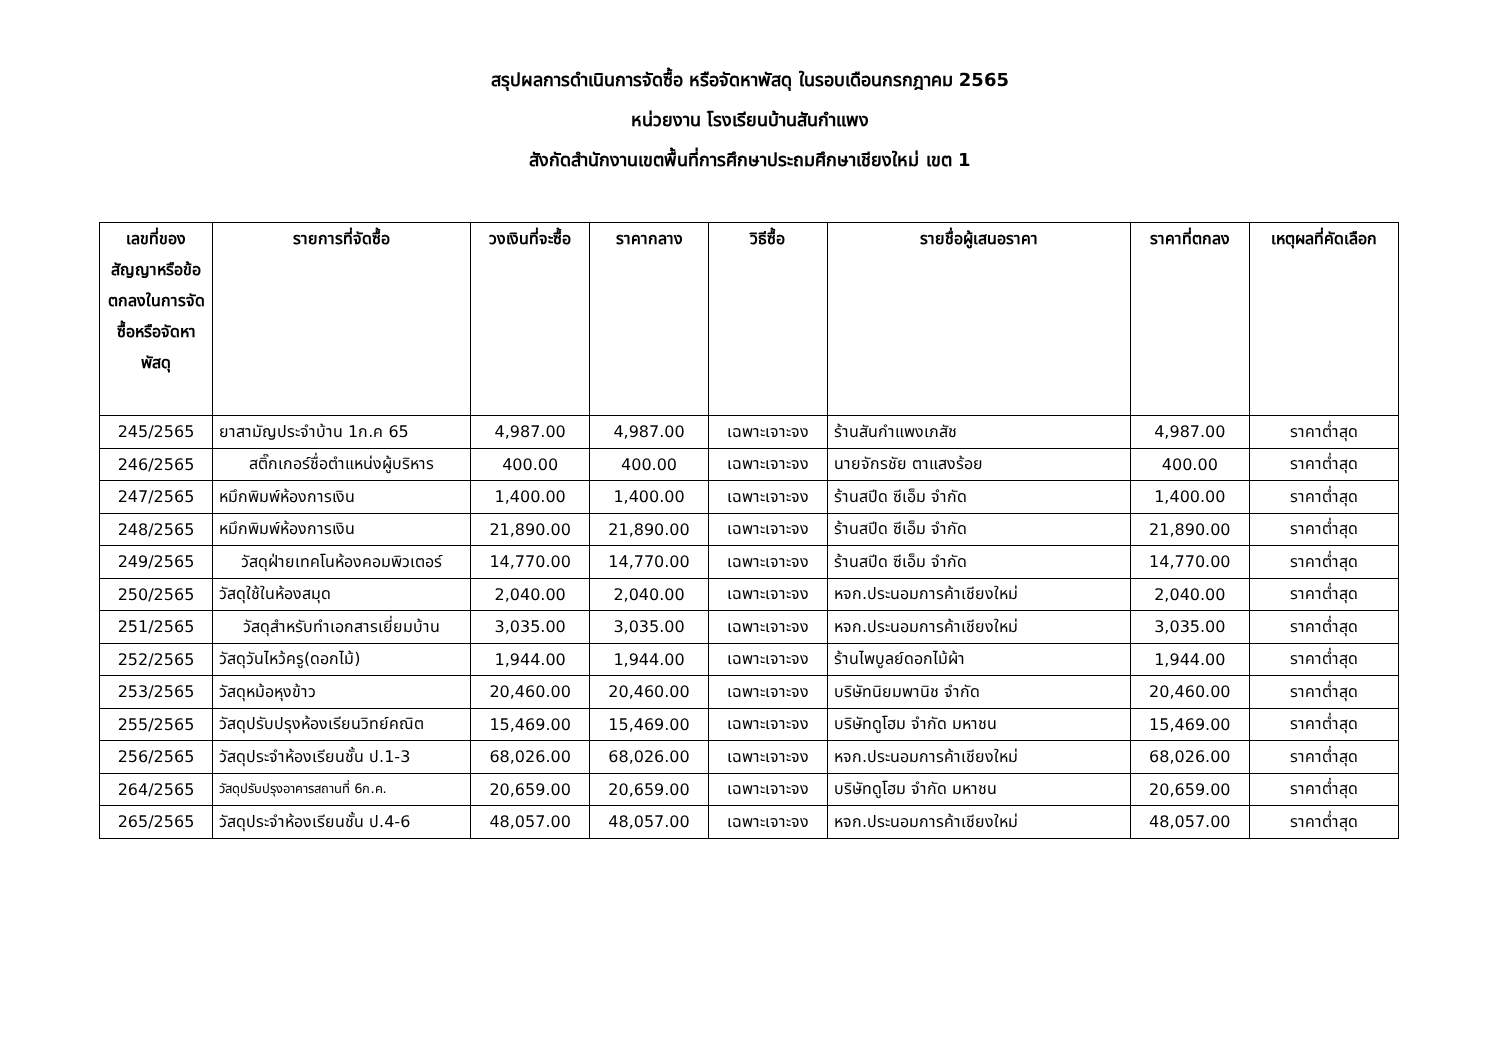สรุปผลการดำเนินการจัดซื้อ หรือจัดหาพัสดุ ในรอบเดือนกรกฎาคม 2565
หน่วยงาน โรงเรียนบ้านสันกำแพง
สังกัดสำนักงานเขตพื้นที่การศึกษาประถมศึกษาเชียงใหม่ เขต 1
| เลขที่ของสัญญาหรือข้อตกลงในการจัดซื้อหรือจัดหาพัสดุ | รายการที่จัดซื้อ | วงเงินที่จะซื้อ | ราคากลาง | วิธีซื้อ | รายชื่อผู้เสนอราคา | ราคาที่ตกลง | เหตุผลที่คัดเลือก |
| --- | --- | --- | --- | --- | --- | --- | --- |
| 245/2565 | ยาสามัญประจำบ้าน 1ก.ค 65 | 4,987.00 | 4,987.00 | เฉพาะเจาะจง | ร้านสันกำแพงเภสัช | 4,987.00 | ราคาต่ำสุด |
| 246/2565 | สติ๊กเกอร์ชื่อตำแหน่งผู้บริหาร | 400.00 | 400.00 | เฉพาะเจาะจง | นายจักรชัย ตาแสงร้อย | 400.00 | ราคาต่ำสุด |
| 247/2565 | หมึกพิมพ์ห้องการเงิน | 1,400.00 | 1,400.00 | เฉพาะเจาะจง | ร้านสปีด ซีเอ็ม จำกัด | 1,400.00 | ราคาต่ำสุด |
| 248/2565 | หมึกพิมพ์ห้องการเงิน | 21,890.00 | 21,890.00 | เฉพาะเจาะจง | ร้านสปีด ซีเอ็ม จำกัด | 21,890.00 | ราคาต่ำสุด |
| 249/2565 | วัสดุฝ่ายเทคโนห้องคอมพิวเตอร์ | 14,770.00 | 14,770.00 | เฉพาะเจาะจง | ร้านสปีด ซีเอ็ม จำกัด | 14,770.00 | ราคาต่ำสุด |
| 250/2565 | วัสดุใช้ในห้องสมุด | 2,040.00 | 2,040.00 | เฉพาะเจาะจง | หจก.ประนอมการค้าเชียงใหม่ | 2,040.00 | ราคาต่ำสุด |
| 251/2565 | วัสดุสำหรับทำเอกสารเยี่ยมบ้าน | 3,035.00 | 3,035.00 | เฉพาะเจาะจง | หจก.ประนอมการค้าเชียงใหม่ | 3,035.00 | ราคาต่ำสุด |
| 252/2565 | วัสดุวันไหว้ครู(ดอกไม้) | 1,944.00 | 1,944.00 | เฉพาะเจาะจง | ร้านไพบูลย์ดอกไม้ผ้า | 1,944.00 | ราคาต่ำสุด |
| 253/2565 | วัสดุหม้อหุงข้าว | 20,460.00 | 20,460.00 | เฉพาะเจาะจง | บริษัทนิยมพานิช จำกัด | 20,460.00 | ราคาต่ำสุด |
| 255/2565 | วัสดุปรับปรุงห้องเรียนวิทย์คณิต | 15,469.00 | 15,469.00 | เฉพาะเจาะจง | บริษัทดูโฮม จำกัด มหาชน | 15,469.00 | ราคาต่ำสุด |
| 256/2565 | วัสดุประจำห้องเรียนชั้น ป.1-3 | 68,026.00 | 68,026.00 | เฉพาะเจาะจง | หจก.ประนอมการค้าเชียงใหม่ | 68,026.00 | ราคาต่ำสุด |
| 264/2565 | วัสดุปรับปรุงอาคารสถานที่ 6ก.ค. | 20,659.00 | 20,659.00 | เฉพาะเจาะจง | บริษัทดูโฮม จำกัด มหาชน | 20,659.00 | ราคาต่ำสุด |
| 265/2565 | วัสดุประจำห้องเรียนชั้น ป.4-6 | 48,057.00 | 48,057.00 | เฉพาะเจาะจง | หจก.ประนอมการค้าเชียงใหม่ | 48,057.00 | ราคาต่ำสุด |